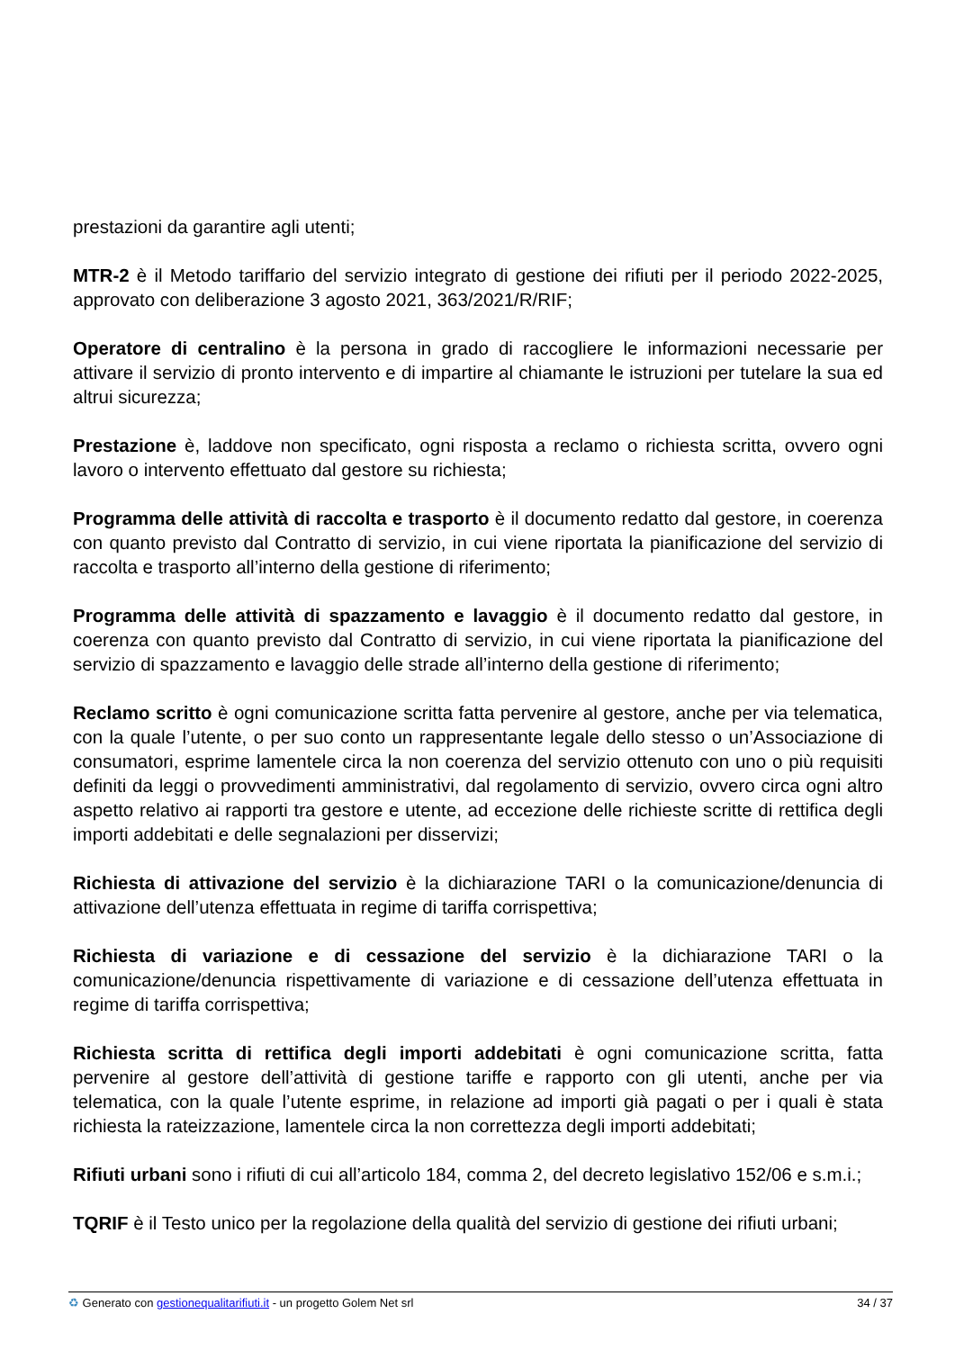prestazioni da garantire agli utenti;
MTR-2 è il Metodo tariffario del servizio integrato di gestione dei rifiuti per il periodo 2022-2025, approvato con deliberazione 3 agosto 2021, 363/2021/R/RIF;
Operatore di centralino è la persona in grado di raccogliere le informazioni necessarie per attivare il servizio di pronto intervento e di impartire al chiamante le istruzioni per tutelare la sua ed altrui sicurezza;
Prestazione è, laddove non specificato, ogni risposta a reclamo o richiesta scritta, ovvero ogni lavoro o intervento effettuato dal gestore su richiesta;
Programma delle attività di raccolta e trasporto è il documento redatto dal gestore, in coerenza con quanto previsto dal Contratto di servizio, in cui viene riportata la pianificazione del servizio di raccolta e trasporto all’interno della gestione di riferimento;
Programma delle attività di spazzamento e lavaggio è il documento redatto dal gestore, in coerenza con quanto previsto dal Contratto di servizio, in cui viene riportata la pianificazione del servizio di spazzamento e lavaggio delle strade all’interno della gestione di riferimento;
Reclamo scritto è ogni comunicazione scritta fatta pervenire al gestore, anche per via telematica, con la quale l’utente, o per suo conto un rappresentante legale dello stesso o un’Associazione di consumatori, esprime lamentele circa la non coerenza del servizio ottenuto con uno o più requisiti definiti da leggi o provvedimenti amministrativi, dal regolamento di servizio, ovvero circa ogni altro aspetto relativo ai rapporti tra gestore e utente, ad eccezione delle richieste scritte di rettifica degli importi addebitati e delle segnalazioni per disservizi;
Richiesta di attivazione del servizio è la dichiarazione TARI o la comunicazione/denuncia di attivazione dell’utenza effettuata in regime di tariffa corrispettiva;
Richiesta di variazione e di cessazione del servizio è la dichiarazione TARI o la comunicazione/denuncia rispettivamente di variazione e di cessazione dell’utenza effettuata in regime di tariffa corrispettiva;
Richiesta scritta di rettifica degli importi addebitati è ogni comunicazione scritta, fatta pervenire al gestore dell’attività di gestione tariffe e rapporto con gli utenti, anche per via telematica, con la quale l’utente esprime, in relazione ad importi già pagati o per i quali è stata richiesta la rateizzazione, lamentele circa la non correttezza degli importi addebitati;
Rifiuti urbani sono i rifiuti di cui all’articolo 184, comma 2, del decreto legislativo 152/06 e s.m.i.;
TQRIF è il Testo unico per la regolazione della qualità del servizio di gestione dei rifiuti urbani;
♻ Generato con gestionequalitarifiuti.it - un progetto Golem Net srl 34 / 37